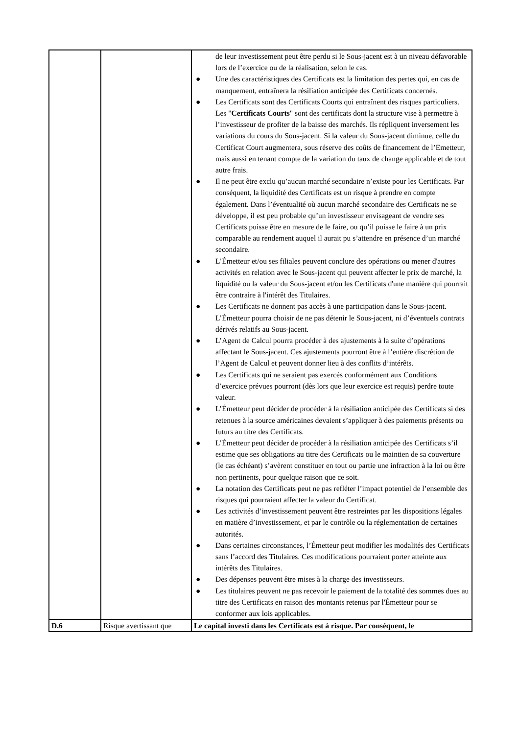| | | de leur investissement peut être perdu si le Sous-jacent est à un niveau défavorable lors de l’exercice ou de la réalisation, selon le cas. ● Une des caractéristiques des Certificats est la limitation des pertes qui, en cas de manquement, entraînera la résiliation anticipée des Certificats concernés. ● Les Certificats sont des Certificats Courts qui entraînent des risques particuliers. Les " Certificats Courts " sont des certificats dont la structure vise à permettre à l’investisseur de profiter de la baisse des marchés. Ils répliquent inversement les variations du cours du Sous-jacent. Si la valeur du Sous-jacent diminue, celle du Certificat Court augmentera, sous réserve des coûts de financement de l’Emetteur, mais aussi en tenant compte de la variation du taux de change applicable et de tout autre frais. ● Il ne peut être exclu qu’aucun marché secondaire n’existe pour les Certificats. Par conséquent, la liquidité des Certificats est un risque à prendre en compte également. Dans l’éventualité où aucun marché secondaire des Certificats ne se développe, il est peu probable qu’un investisseur envisageant de vendre ses Certificats puisse être en mesure de le faire, ou qu’il puisse le faire à un prix comparable au rendement auquel il aurait pu s’attendre en présence d’un marché secondaire. ● L’Émetteur et/ou ses filiales peuvent conclure des opérations ou mener d'autres activités en relation avec le Sous-jacent qui peuvent affecter le prix de marché, la liquidité ou la valeur du Sous-jacent et/ou les Certificats d'une manière qui pourrait être contraire à l'intérêt des Titulaires. ● Les Certificats ne donnent pas accès à une participation dans le Sous-jacent. L’Émetteur pourra choisir de ne pas détenir le Sous-jacent, ni d’éventuels contrats dérivés relatifs au Sous-jacent. ● L’Agent de Calcul pourra procéder à des ajustements à la suite d’opérations affectant le Sous-jacent. Ces ajustements pourront être à l’entière discrétion de l’Agent de Calcul et peuvent donner lieu à des conflits d’intérêts. ● Les Certificats qui ne seraient pas exercés conformément aux Conditions d’exercice prévues pourront (dès lors que leur exercice est requis) perdre toute valeur. ● L’Émetteur peut décider de procéder à la résiliation anticipée des Certificats si des retenues à la source américaines devaient s’appliquer à des paiements présents ou futurs au titre des Certificats. ● L’Émetteur peut décider de procéder à la résiliation anticipée des Certificats s’il estime que ses obligations au titre des Certificats ou le maintien de sa couverture (le cas échéant) s’avèrent constituer en tout ou partie une infraction à la loi ou être non pertinents, pour quelque raison que ce soit. ● La notation des Certificats peut ne pas refléter l’impact potentiel de l’ensemble des risques qui pourraient affecter la valeur du Certificat. ● Les activités d’investissement peuvent être restreintes par les dispositions légales en matière d’investissement, et par le contrôle ou la réglementation de certaines autorités. ● Dans certaines circonstances, l’Émetteur peut modifier les modalités des Certificats sans l’accord des Titulaires. Ces modifications pourraient porter atteinte aux intérêts des Titulaires. ● Des dépenses peuvent être mises à la charge des investisseurs. ● Les titulaires peuvent ne pas recevoir le paiement de la totalité des sommes dues au titre des Certificats en raison des montants retenus par l'Émetteur pour se conformer aux lois applicables. |
| D.6 | Risque avertissant que | Le capital investi dans les Certificats est à risque. Par conséquent, le |